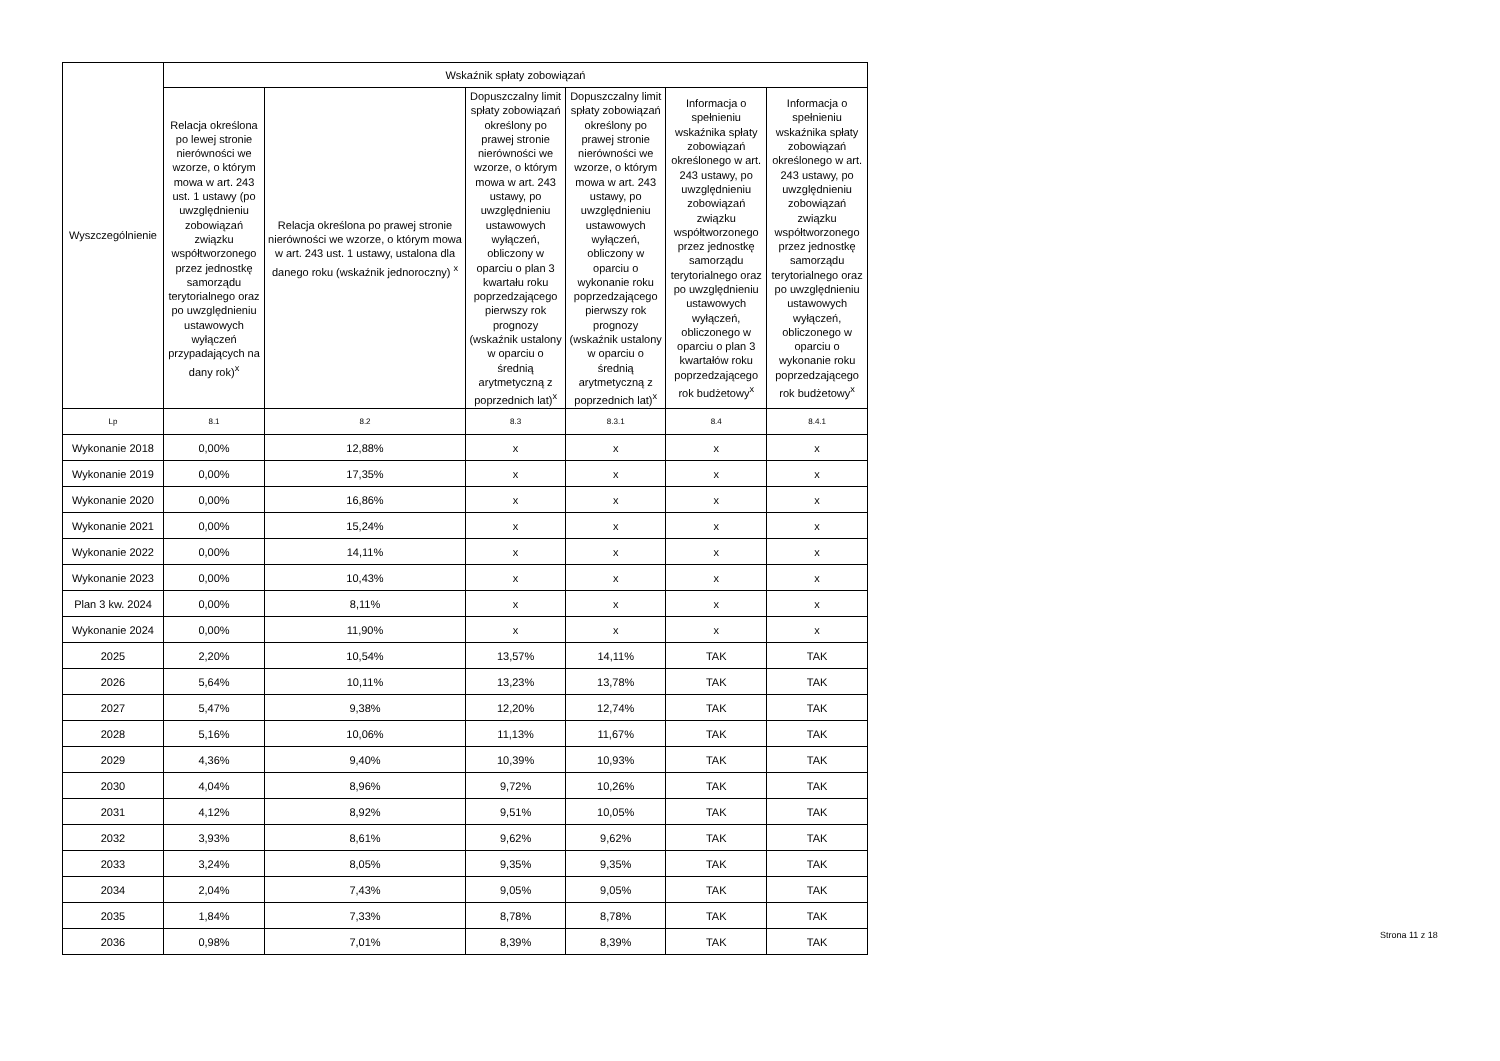| Wyszczególnienie | Wskaźnik spłaty zobowiązań | | | | | |
| --- | --- | --- | --- | --- | --- | --- |
| | Relacja określona po lewej stronie nierówności we wzorze, o którym mowa w art. 243 ust. 1 ustawy (po uwzględnieniu zobowiązań związku współtworzonego przez jednostkę samorządu terytorialnego oraz po uwzględnieniu ustawowych wyłączeń przypadających na dany rok)<sup>x</sup> | Relacja określona po prawej stronie nierówności we wzorze, o którym mowa w art. 243 ust. 1 ustawy, ustalona dla danego roku (wskaźnik jednoroczny) <sup>x</sup> | Dopuszczalny limit spłaty zobowiązań określony po prawej stronie nierówności we wzorze, o którym mowa w art. 243 ustawy, po uwzględnieniu ustawowych wyłączeń, obliczony w oparciu o plan 3 kwartału roku poprzedzającego pierwszy rok prognozy (wskaźnik ustalony w oparciu o średnią arytmetyczną z poprzednich lat)<sup>x</sup> | Dopuszczalny limit spłaty zobowiązań określony po prawej stronie nierówności we wzorze, o którym mowa w art. 243 ustawy, po uwzględnieniu ustawowych wyłączeń, obliczony w oparciu o wykonanie roku poprzedzającego pierwszy rok prognozy (wskaźnik ustalony w oparciu o średnią arytmetyczną z poprzednich lat)<sup>x</sup> | Informacja o spełnieniu wskaźnika spłaty zobowiązań określonego w art. 243 ustawy, po uwzględnieniu zobowiązań związku współtworzonego przez jednostkę samorządu terytorialnego oraz po uwzględnieniu ustawowych wyłączeń, obliczonego w oparciu o plan 3 kwartałów roku poprzedzającego rok budżetowy<sup>x</sup> | Informacja o spełnieniu wskaźnika spłaty zobowiązań określonego w art. 243 ustawy, po uwzględnieniu zobowiązań związku współtworzonego przez jednostkę samorządu terytorialnego oraz po uwzględnieniu ustawowych wyłączeń, obliczonego w oparciu o wykonanie roku poprzedzającego rok budżetowy<sup>x</sup> |
| Lp | 8.1 | 8.2 | 8.3 | 8.3.1 | 8.4 | 8.4.1 |
| Wykonanie 2018 | 0,00% | 12,88% | x | x | x | x |
| Wykonanie 2019 | 0,00% | 17,35% | x | x | x | x |
| Wykonanie 2020 | 0,00% | 16,86% | x | x | x | x |
| Wykonanie 2021 | 0,00% | 15,24% | x | x | x | x |
| Wykonanie 2022 | 0,00% | 14,11% | x | x | x | x |
| Wykonanie 2023 | 0,00% | 10,43% | x | x | x | x |
| Plan 3 kw. 2024 | 0,00% | 8,11% | x | x | x | x |
| Wykonanie 2024 | 0,00% | 11,90% | x | x | x | x |
| 2025 | 2,20% | 10,54% | 13,57% | 14,11% | TAK | TAK |
| 2026 | 5,64% | 10,11% | 13,23% | 13,78% | TAK | TAK |
| 2027 | 5,47% | 9,38% | 12,20% | 12,74% | TAK | TAK |
| 2028 | 5,16% | 10,06% | 11,13% | 11,67% | TAK | TAK |
| 2029 | 4,36% | 9,40% | 10,39% | 10,93% | TAK | TAK |
| 2030 | 4,04% | 8,96% | 9,72% | 10,26% | TAK | TAK |
| 2031 | 4,12% | 8,92% | 9,51% | 10,05% | TAK | TAK |
| 2032 | 3,93% | 8,61% | 9,62% | 9,62% | TAK | TAK |
| 2033 | 3,24% | 8,05% | 9,35% | 9,35% | TAK | TAK |
| 2034 | 2,04% | 7,43% | 9,05% | 9,05% | TAK | TAK |
| 2035 | 1,84% | 7,33% | 8,78% | 8,78% | TAK | TAK |
| 2036 | 0,98% | 7,01% | 8,39% | 8,39% | TAK | TAK |
Strona 11 z 18